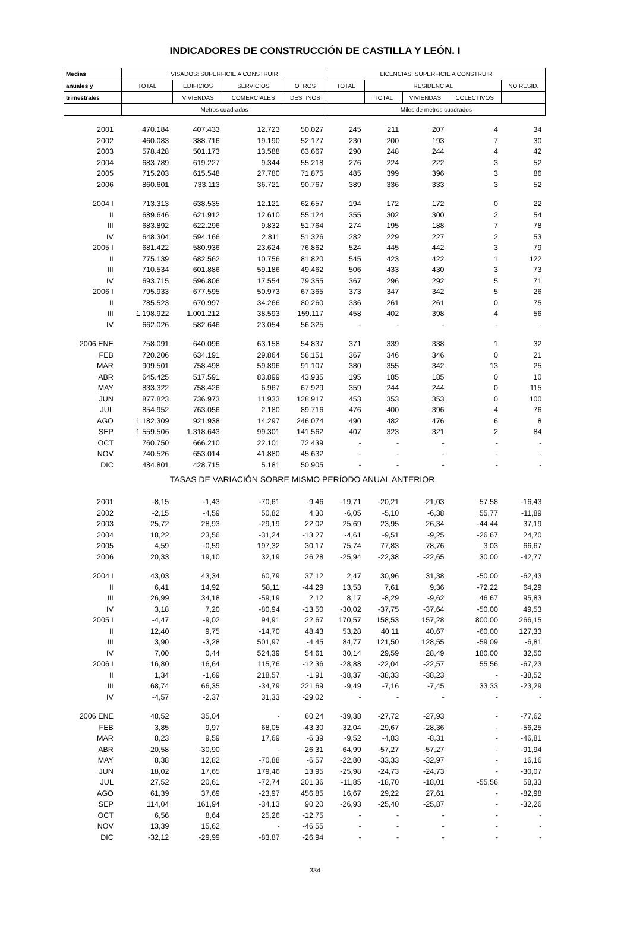INDICADORES DE CONSTRUCCIÓN DE CASTILLA Y LEÓN. I
| Medias | VISADOS: SUPERFICIE A CONSTRUIR | | | | LICENCIAS: SUPERFICIE A CONSTRUIR | | | | |
| --- | --- | --- | --- | --- | --- | --- | --- | --- | --- |
| anuales y | TOTAL | EDIFICIOS | SERVICIOS | OTROS | TOTAL | RESIDENCIAL | | | NO RESID. |
| trimestrales | | VIVIENDAS | COMERCIALES | DESTINOS | | TOTAL | VIVIENDAS | COLECTIVOS | |
| | Metros cuadrados | | | | Miles de metros cuadrados | | | | |
| 2001 | 470.184 | 407.433 | 12.723 | 50.027 | 245 | 211 | 207 | 4 | 34 |
| 2002 | 460.083 | 388.716 | 19.190 | 52.177 | 230 | 200 | 193 | 7 | 30 |
| 2003 | 578.428 | 501.173 | 13.588 | 63.667 | 290 | 248 | 244 | 4 | 42 |
| 2004 | 683.789 | 619.227 | 9.344 | 55.218 | 276 | 224 | 222 | 3 | 52 |
| 2005 | 715.203 | 615.548 | 27.780 | 71.875 | 485 | 399 | 396 | 3 | 86 |
| 2006 | 860.601 | 733.113 | 36.721 | 90.767 | 389 | 336 | 333 | 3 | 52 |
| 2004 I | 713.313 | 638.535 | 12.121 | 62.657 | 194 | 172 | 172 | 0 | 22 |
| II | 689.646 | 621.912 | 12.610 | 55.124 | 355 | 302 | 300 | 2 | 54 |
| III | 683.892 | 622.296 | 9.832 | 51.764 | 274 | 195 | 188 | 7 | 78 |
| IV | 648.304 | 594.166 | 2.811 | 51.326 | 282 | 229 | 227 | 2 | 53 |
| 2005 I | 681.422 | 580.936 | 23.624 | 76.862 | 524 | 445 | 442 | 3 | 79 |
| II | 775.139 | 682.562 | 10.756 | 81.820 | 545 | 423 | 422 | 1 | 122 |
| III | 710.534 | 601.886 | 59.186 | 49.462 | 506 | 433 | 430 | 3 | 73 |
| IV | 693.715 | 596.806 | 17.554 | 79.355 | 367 | 296 | 292 | 5 | 71 |
| 2006 I | 795.933 | 677.595 | 50.973 | 67.365 | 373 | 347 | 342 | 5 | 26 |
| II | 785.523 | 670.997 | 34.266 | 80.260 | 336 | 261 | 261 | 0 | 75 |
| III | 1.198.922 | 1.001.212 | 38.593 | 159.117 | 458 | 402 | 398 | 4 | 56 |
| IV | 662.026 | 582.646 | 23.054 | 56.325 | - | - | - | - | - |
| 2006 ENE | 758.091 | 640.096 | 63.158 | 54.837 | 371 | 339 | 338 | 1 | 32 |
| FEB | 720.206 | 634.191 | 29.864 | 56.151 | 367 | 346 | 346 | 0 | 21 |
| MAR | 909.501 | 758.498 | 59.896 | 91.107 | 380 | 355 | 342 | 13 | 25 |
| ABR | 645.425 | 517.591 | 83.899 | 43.935 | 195 | 185 | 185 | 0 | 10 |
| MAY | 833.322 | 758.426 | 6.967 | 67.929 | 359 | 244 | 244 | 0 | 115 |
| JUN | 877.823 | 736.973 | 11.933 | 128.917 | 453 | 353 | 353 | 0 | 100 |
| JUL | 854.952 | 763.056 | 2.180 | 89.716 | 476 | 400 | 396 | 4 | 76 |
| AGO | 1.182.309 | 921.938 | 14.297 | 246.074 | 490 | 482 | 476 | 6 | 8 |
| SEP | 1.559.506 | 1.318.643 | 99.301 | 141.562 | 407 | 323 | 321 | 2 | 84 |
| OCT | 760.750 | 666.210 | 22.101 | 72.439 | - | - | - | - | - |
| NOV | 740.526 | 653.014 | 41.880 | 45.632 | - | - | - | - | - |
| DIC | 484.801 | 428.715 | 5.181 | 50.905 | - | - | - | - | - |
| TASAS DE VARIACIÓN SOBRE MISMO PERÍODO ANUAL ANTERIOR | | | | | | | | | |
| 2001 | -8,15 | -1,43 | -70,61 | -9,46 | -19,71 | -20,21 | -21,03 | 57,58 | -16,43 |
| 2002 | -2,15 | -4,59 | 50,82 | 4,30 | -6,05 | -5,10 | -6,38 | 55,77 | -11,89 |
| 2003 | 25,72 | 28,93 | -29,19 | 22,02 | 25,69 | 23,95 | 26,34 | -44,44 | 37,19 |
| 2004 | 18,22 | 23,56 | -31,24 | -13,27 | -4,61 | -9,51 | -9,25 | -26,67 | 24,70 |
| 2005 | 4,59 | -0,59 | 197,32 | 30,17 | 75,74 | 77,83 | 78,76 | 3,03 | 66,67 |
| 2006 | 20,33 | 19,10 | 32,19 | 26,28 | -25,94 | -22,38 | -22,65 | 30,00 | -42,77 |
| 2004 I | 43,03 | 43,34 | 60,79 | 37,12 | 2,47 | 30,96 | 31,38 | -50,00 | -62,43 |
| II | 6,41 | 14,92 | 58,11 | -44,29 | 13,53 | 7,61 | 9,36 | -72,22 | 64,29 |
| III | 26,99 | 34,18 | -59,19 | 2,12 | 8,17 | -8,29 | -9,62 | 46,67 | 95,83 |
| IV | 3,18 | 7,20 | -80,94 | -13,50 | -30,02 | -37,75 | -37,64 | -50,00 | 49,53 |
| 2005 I | -4,47 | -9,02 | 94,91 | 22,67 | 170,57 | 158,53 | 157,28 | 800,00 | 266,15 |
| II | 12,40 | 9,75 | -14,70 | 48,43 | 53,28 | 40,11 | 40,67 | -60,00 | 127,33 |
| III | 3,90 | -3,28 | 501,97 | -4,45 | 84,77 | 121,50 | 128,55 | -59,09 | -6,81 |
| IV | 7,00 | 0,44 | 524,39 | 54,61 | 30,14 | 29,59 | 28,49 | 180,00 | 32,50 |
| 2006 I | 16,80 | 16,64 | 115,76 | -12,36 | -28,88 | -22,04 | -22,57 | 55,56 | -67,23 |
| II | 1,34 | -1,69 | 218,57 | -1,91 | -38,37 | -38,33 | -38,23 | - | -38,52 |
| III | 68,74 | 66,35 | -34,79 | 221,69 | -9,49 | -7,16 | -7,45 | 33,33 | -23,29 |
| IV | -4,57 | -2,37 | 31,33 | -29,02 | - | - | - | - | - |
| 2006 ENE | 48,52 | 35,04 | - | 60,24 | -39,38 | -27,72 | -27,93 | - | -77,62 |
| FEB | 3,85 | 9,97 | 68,05 | -43,30 | -32,04 | -29,67 | -28,36 | - | -56,25 |
| MAR | 8,23 | 9,59 | 17,69 | -6,39 | -9,52 | -4,83 | -8,31 | - | -46,81 |
| ABR | -20,58 | -30,90 | - | -26,31 | -64,99 | -57,27 | -57,27 | - | -91,94 |
| MAY | 8,38 | 12,82 | -70,88 | -6,57 | -22,80 | -33,33 | -32,97 | - | 16,16 |
| JUN | 18,02 | 17,65 | 179,46 | 13,95 | -25,98 | -24,73 | -24,73 | - | -30,07 |
| JUL | 27,52 | 20,61 | -72,74 | 201,36 | -11,85 | -18,70 | -18,01 | -55,56 | 58,33 |
| AGO | 61,39 | 37,69 | -23,97 | 456,85 | 16,67 | 29,22 | 27,61 | - | -82,98 |
| SEP | 114,04 | 161,94 | -34,13 | 90,20 | -26,93 | -25,40 | -25,87 | - | -32,26 |
| OCT | 6,56 | 8,64 | 25,26 | -12,75 | - | - | - | - | - |
| NOV | 13,39 | 15,62 | - | -46,55 | - | - | - | - | - |
| DIC | -32,12 | -29,99 | -83,87 | -26,94 | - | - | - | - | - |
334